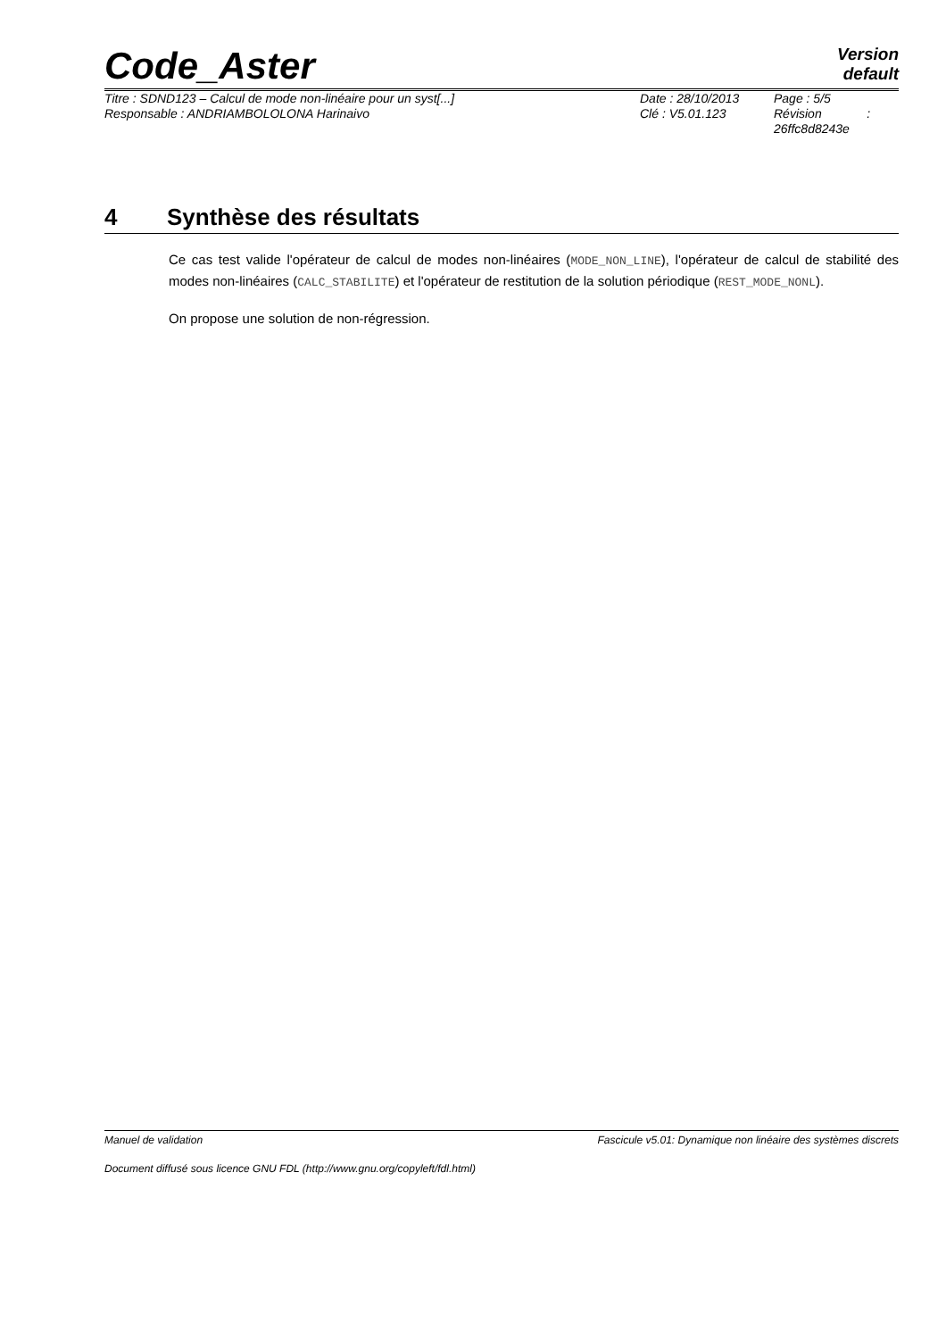Code_Aster
Version
default
Titre : SDND123 – Calcul de mode non-linéaire pour un syst[...]
Responsable : ANDRIAMBOLOLONA Harinaivo
Date : 28/10/2013
Clé : V5.01.123
Page : 5/5
Révision :
26ffc8d8243e
4 Synthèse des résultats
Ce cas test valide l'opérateur de calcul de modes non-linéaires (MODE_NON_LINE), l'opérateur de calcul de stabilité des modes non-linéaires (CALC_STABILITE) et l'opérateur de restitution de la solution périodique (REST_MODE_NONL).
On propose une solution de non-régression.
Manuel de validation Fascicule v5.01: Dynamique non linéaire des systèmes discrets
Document diffusé sous licence GNU FDL (http://www.gnu.org/copyleft/fdl.html)